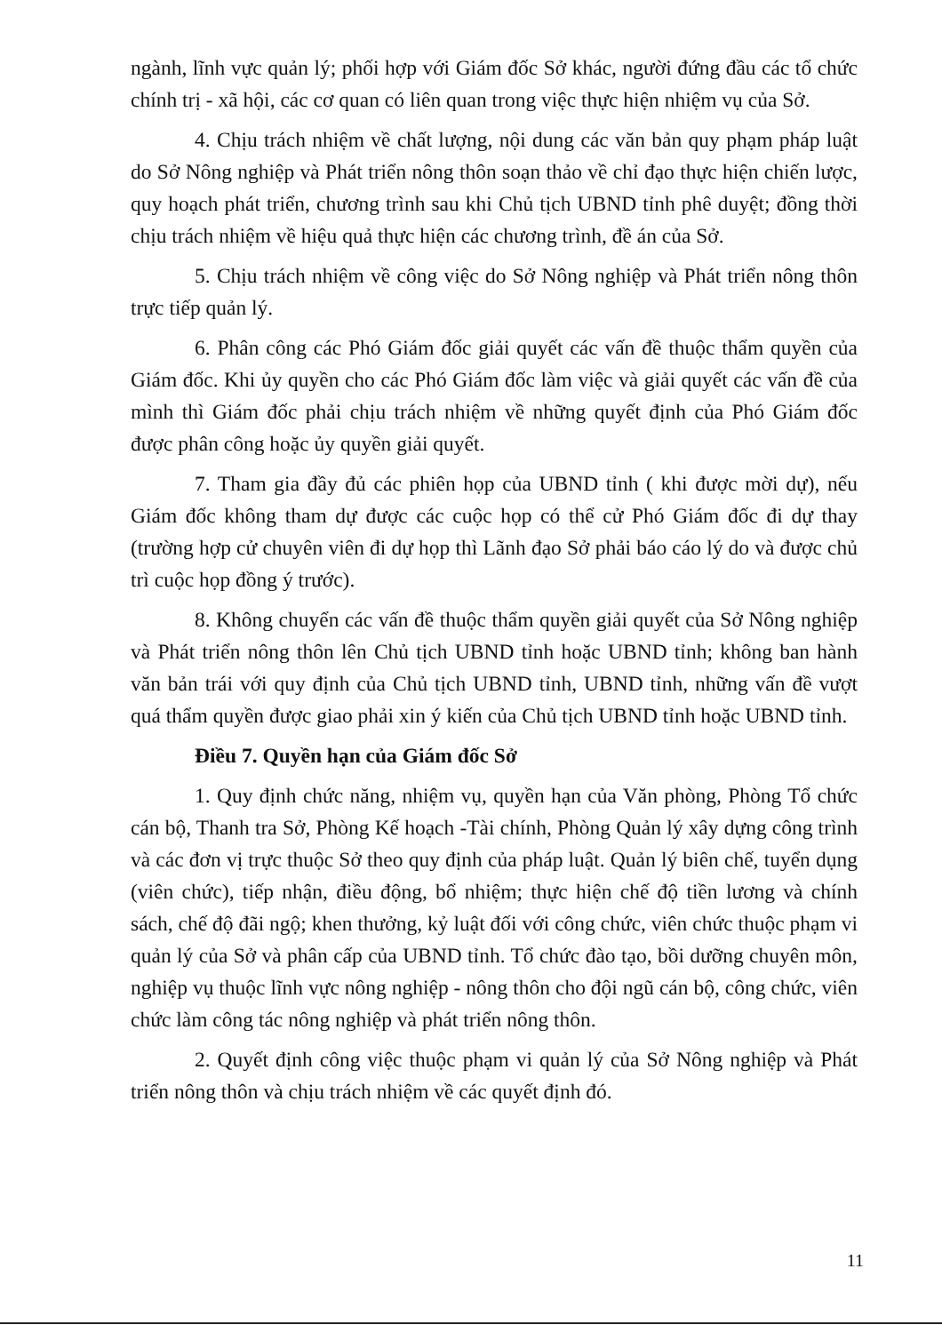ngành, lĩnh vực quản lý; phối hợp với Giám đốc Sở khác, người đứng đầu các tổ chức chính trị - xã hội, các cơ quan có liên quan trong việc thực hiện nhiệm vụ của Sở.
4. Chịu trách nhiệm về chất lượng, nội dung các văn bản quy phạm pháp luật do Sở Nông nghiệp và Phát triển nông thôn soạn thảo về chỉ đạo thực hiện chiến lược, quy hoạch phát triển, chương trình sau khi Chủ tịch UBND tỉnh phê duyệt; đồng thời chịu trách nhiệm về hiệu quả thực hiện các chương trình, đề án của Sở.
5. Chịu trách nhiệm về công việc do Sở Nông nghiệp và Phát triển nông thôn trực tiếp quản lý.
6. Phân công các Phó Giám đốc giải quyết các vấn đề thuộc thẩm quyền của Giám đốc. Khi ủy quyền cho các Phó Giám đốc làm việc và giải quyết các vấn đề của mình thì Giám đốc phải chịu trách nhiệm về những quyết định của Phó Giám đốc được phân công hoặc ủy quyền giải quyết.
7. Tham gia đầy đủ các phiên họp của UBND tỉnh ( khi được mời dự), nếu Giám đốc không tham dự được các cuộc họp có thể cử Phó Giám đốc đi dự thay (trường hợp cử chuyên viên đi dự họp thì Lãnh đạo Sở phải báo cáo lý do và được chủ trì cuộc họp đồng ý trước).
8. Không chuyển các vấn đề thuộc thẩm quyền giải quyết của Sở Nông nghiệp và Phát triển nông thôn lên Chủ tịch UBND tỉnh hoặc UBND tỉnh; không ban hành văn bản trái với quy định của Chủ tịch UBND tỉnh, UBND tỉnh, những vấn đề vượt quá thẩm quyền được giao phải xin ý kiến của Chủ tịch UBND tỉnh hoặc UBND tỉnh.
Điều 7. Quyền hạn của Giám đốc Sở
1. Quy định chức năng, nhiệm vụ, quyền hạn của Văn phòng, Phòng Tổ chức cán bộ, Thanh tra Sở, Phòng Kế hoạch -Tài chính, Phòng Quản lý xây dựng công trình và các đơn vị trực thuộc Sở theo quy định của pháp luật. Quản lý biên chế, tuyển dụng (viên chức), tiếp nhận, điều động, bổ nhiệm; thực hiện chế độ tiền lương và chính sách, chế độ đãi ngộ; khen thưởng, kỷ luật đối với công chức, viên chức thuộc phạm vi quản lý của Sở và phân cấp của UBND tỉnh. Tổ chức đào tạo, bồi dưỡng chuyên môn, nghiệp vụ thuộc lĩnh vực nông nghiệp - nông thôn cho đội ngũ cán bộ, công chức, viên chức làm công tác nông nghiệp và phát triển nông thôn.
2. Quyết định công việc thuộc phạm vi quản lý của Sở Nông nghiệp và Phát triển nông thôn và chịu trách nhiệm về các quyết định đó.
11